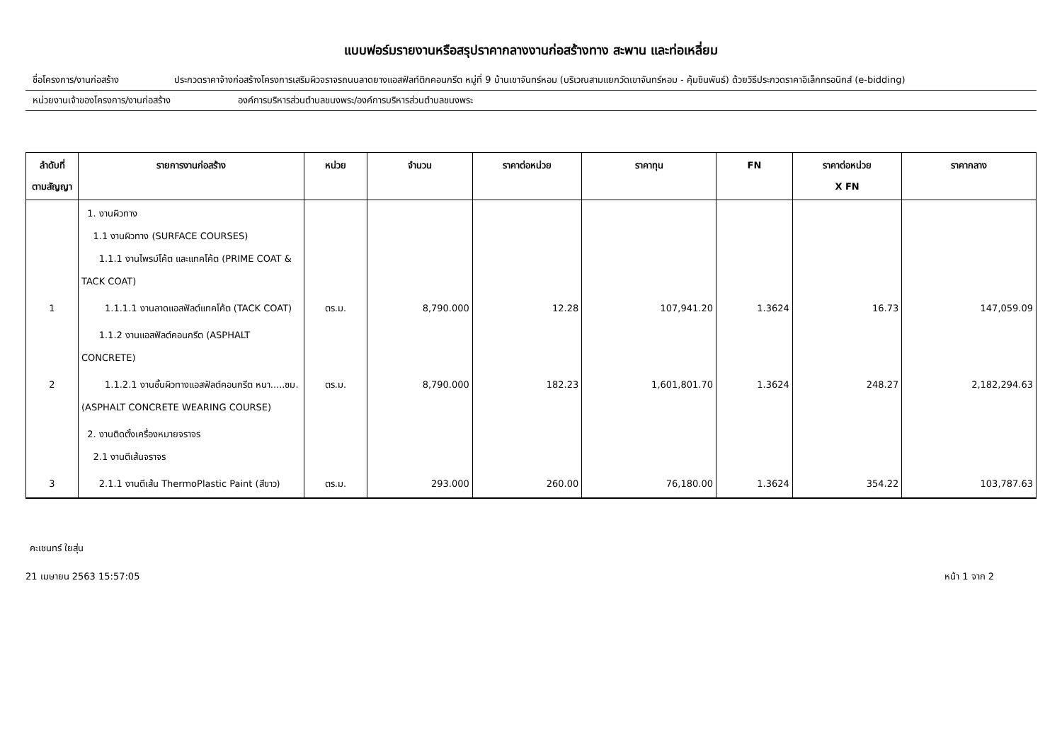แบบฟอร์มรายงานหรือสรุปราคากลางงานก่อสร้างทาง สะพาน และท่อเหลี่ยม
ชื่อโครงการ/งานก่อสร้าง ประกวดราคาจ้างก่อสร้างโครงการเสริมผิวจราจรถนนลาดยางแอสฟัลท์ติกคอนกรีต หมู่ที่ 9 บ้านเขาจันทร์หอม (บริเวณสามแยกวัดเขาจันทร์หอม - คุ้มชินพันธ์) ด้วยวิธีประกวดราคาอิเล็กทรอนิกส์ (e-bidding)
หน่วยงานเจ้าของโครงการ/งานก่อสร้าง องค์การบริหารส่วนตำบลขนงพระ/องค์การบริหารส่วนตำบลขนงพระ
| ลำดับที่ ตามสัญญา | รายการงานก่อสร้าง | หน่วย | จำนวน | ราคาต่อหน่วย | ราคาทุน | FN | ราคาต่อหน่วย X FN | ราคากลาง |
| --- | --- | --- | --- | --- | --- | --- | --- | --- |
| | 1. งานผิวทาง 1.1 งานผิวทาง (SURFACE COURSES) 1.1.1 งานไพรม์โค้ต และแทคโค้ต (PRIME COAT & TACK COAT) | | | | | | | |
| 1 | 1.1.1.1 งานลาดแอสฟัลต์แทคโค้ต (TACK COAT) | ตร.ม. | 8,790.000 | 12.28 | 107,941.20 | 1.3624 | 16.73 | 147,059.09 |
| | 1.1.2 งานแอสฟัลต์คอนกรีต (ASPHALT CONCRETE) | | | | | | | |
| 2 | 1.1.2.1 งานชั้นผิวทางแอสฟัลต์คอนกรีต หนา.....ซม. (ASPHALT CONCRETE WEARING COURSE) | ตร.ม. | 8,790.000 | 182.23 | 1,601,801.70 | 1.3624 | 248.27 | 2,182,294.63 |
| | 2. งานติดตั้งเครื่องหมายจราจร 2.1 งานตีเส้นจราจร | | | | | | | |
| 3 | 2.1.1 งานตีเส้น ThermoPlastic Paint (สีขาว) | ตร.ม. | 293.000 | 260.00 | 76,180.00 | 1.3624 | 354.22 | 103,787.63 |
คะเชนทร์ ใยสุ่น
21 เมษายน 2563 15:57:05 หน้า 1 จาก 2